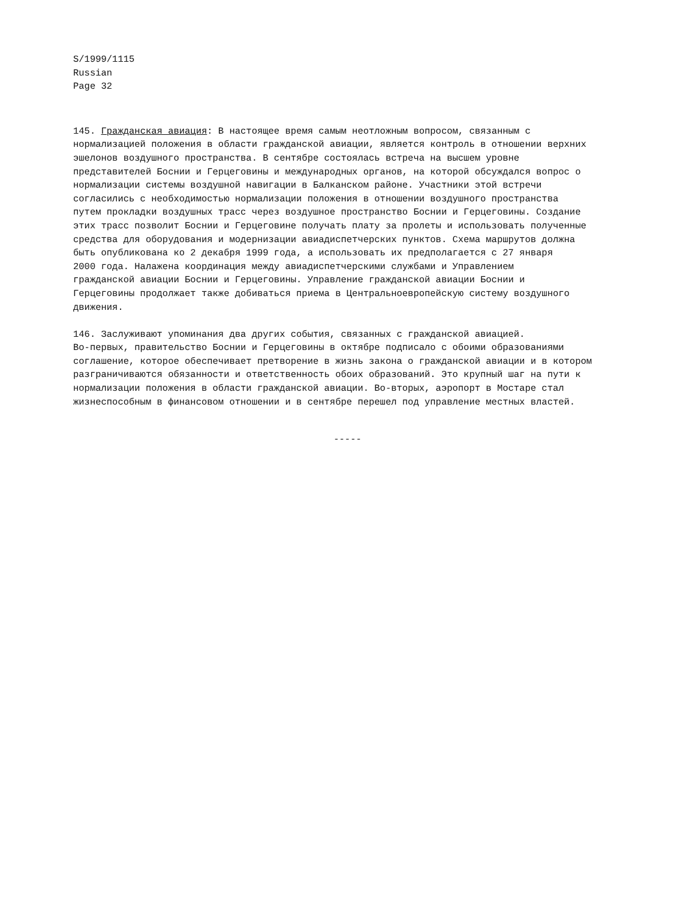S/1999/1115
Russian
Page 32
145. Гражданская авиация: В настоящее время самым неотложным вопросом, связанным с нормализацией положения в области гражданской авиации, является контроль в отношении верхних эшелонов воздушного пространства. В сентябре состоялась встреча на высшем уровне представителей Боснии и Герцеговины и международных органов, на которой обсуждался вопрос о нормализации системы воздушной навигации в Балканском районе. Участники этой встречи согласились с необходимостью нормализации положения в отношении воздушного пространства путем прокладки воздушных трасс через воздушное пространство Боснии и Герцеговины. Создание этих трасс позволит Боснии и Герцеговине получать плату за пролеты и использовать полученные средства для оборудования и модернизации авиадиспетчерских пунктов. Схема маршрутов должна быть опубликована ко 2 декабря 1999 года, а использовать их предполагается с 27 января 2000 года. Налажена координация между авиадиспетчерскими службами и Управлением гражданской авиации Боснии и Герцеговины. Управление гражданской авиации Боснии и Герцеговины продолжает также добиваться приема в Центральноевропейскую систему воздушного движения.
146. Заслуживают упоминания два других события, связанных с гражданской авиацией. Во-первых, правительство Боснии и Герцеговины в октябре подписало с обоими образованиями соглашение, которое обеспечивает претворение в жизнь закона о гражданской авиации и в котором разграничиваются обязанности и ответственность обоих образований. Это крупный шаг на пути к нормализации положения в области гражданской авиации. Во-вторых, аэропорт в Мостаре стал жизнеспособным в финансовом отношении и в сентябре перешел под управление местных властей.
-----